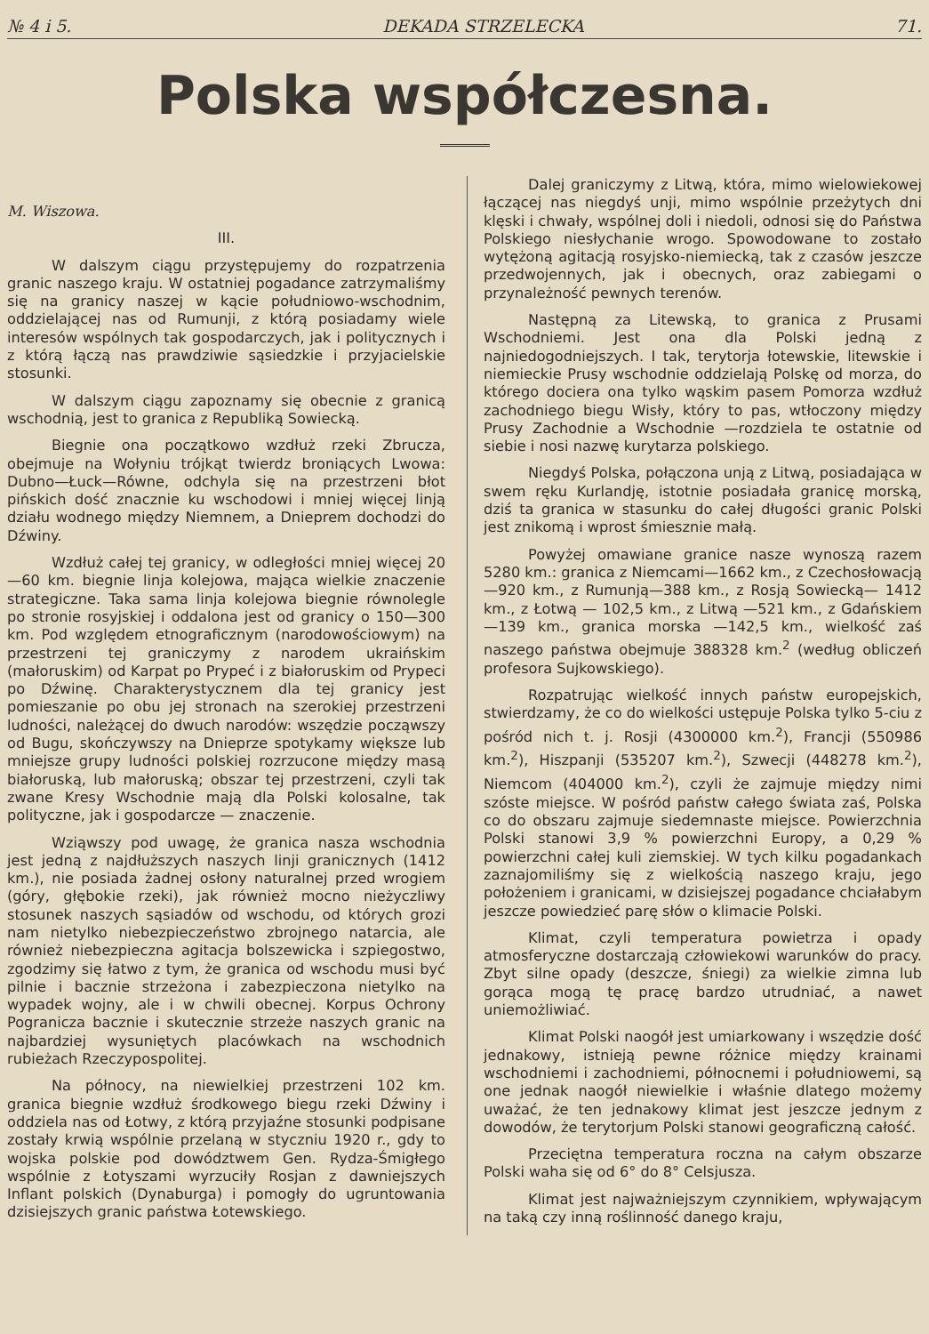№ 4 i 5. DEKADA STRZELECKA 71.
Polska współczesna.
M. Wiszowa.
III.
W dalszym ciągu przystępujemy do rozpatrzenia granic naszego kraju. W ostatniej pogadance zatrzymaliśmy się na granicy naszej w kącie południowo-wschodnim, oddzielającej nas od Rumunji, z którą posiadamy wiele interesów wspólnych tak gospodarczych, jak i politycznych i z którą łączą nas prawdziwie sąsiedzkie i przyjacielskie stosunki.
W dalszym ciągu zapoznamy się obecnie z granicą wschodnią, jest to granica z Republiką Sowiecką.
Biegnie ona początkowo wzdłuż rzeki Zbrucza, obejmuje na Wołyniu trójkąt twierdz broniących Lwowa: Dubno—Łuck—Równe, odchyla się na przestrzeni błot pińskich dość znacznie ku wschodowi i mniej więcej linją działu wodnego między Niemnem, a Dnieprem dochodzi do Dźwiny.
Wzdłuż całej tej granicy, w odległości mniej więcej 20—60 km. biegnie linja kolejowa, mająca wielkie znaczenie strategiczne. Taka sama linja kolejowa biegnie równolegle po stronie rosyjskiej i oddalona jest od granicy o 150—300 km. Pod względem etnograficznym (narodowościowym) na przestrzeni tej graniczymy z narodem ukraińskim (małoruskim) od Karpat po Prypeć i z białoruskim od Prypeci po Dźwinę. Charakterystycznem dla tej granicy jest pomieszanie po obu jej stronach na szerokiej przestrzeni ludności, należącej do dwuch narodów: wszędzie począwszy od Bugu, skończywszy na Dnieprze spotykamy większe lub mniejsze grupy ludności polskiej rozrzucone między masą białoruską, lub małoruską; obszar tej przestrzeni, czyli tak zwane Kresy Wschodnie mają dla Polski kolosalne, tak polityczne, jak i gospodarcze — znaczenie.
Wziąwszy pod uwagę, że granica nasza wschodnia jest jedną z najdłuższych naszych linji granicznych (1412 km.), nie posiada żadnej osłony naturalnej przed wrogiem (góry, głębokie rzeki), jak również mocno nieżyczliwy stosunek naszych sąsiadów od wschodu, od których grozi nam nietylko niebezpieczeństwo zbrojnego natarcia, ale również niebezpieczna agitacja bolszewicka i szpiegostwo, zgodzimy się łatwo z tym, że granica od wschodu musi być pilnie i bacznie strzeżona i zabezpieczona nietylko na wypadek wojny, ale i w chwili obecnej. Korpus Ochrony Pogranicza bacznie i skutecznie strzeże naszych granic na najbardziej wysuniętych placówkach na wschodnich rubieżach Rzeczypospolitej.
Na północy, na niewielkiej przestrzeni 102 km. granica biegnie wzdłuż środkowego biegu rzeki Dźwiny i oddziela nas od Łotwy, z którą przyjaźne stosunki podpisane zostały krwią wspólnie przelaną w styczniu 1920 r., gdy to wojska polskie pod dowództwem Gen. Rydza-Śmigłego wspólnie z Łotyszami wyrzuciły Rosjan z dawniejszych Inflant polskich (Dynaburga) i pomogły do ugruntowania dzisiejszych granic państwa Łotewskiego.
Dalej graniczymy z Litwą, która, mimo wielowiekowej łączącej nas niegdyś unji, mimo wspólnie przeżytych dni klęski i chwały, wspólnej doli i niedoli, odnosi się do Państwa Polskiego niesłychanie wrogo. Spowodowane to zostało wytężoną agitacją rosyjsko-niemiecką, tak z czasów jeszcze przedwojennych, jak i obecnych, oraz zabiegami o przynależność pewnych terenów.
Następną za Litewską, to granica z Prusami Wschodniemi. Jest ona dla Polski jedną z najniedogodniejszych. I tak, terytorja łotewskie, litewskie i niemieckie Prusy wschodnie oddzielają Polskę od morza, do którego dociera ona tylko wąskim pasem Pomorza wzdłuż zachodniego biegu Wisły, który to pas, wtłoczony między Prusy Zachodnie a Wschodnie —rozdziela te ostatnie od siebie i nosi nazwę kurytarza polskiego.
Niegdyś Polska, połączona unją z Litwą, posiadająca w swem ręku Kurlandję, istotnie posiadała granicę morską, dziś ta granica w stasunku do całej długości granic Polski jest znikomą i wprost śmiesznie małą.
Powyżej omawiane granice nasze wynoszą razem 5280 km.: granica z Niemcami—1662 km., z Czechosłowacją—920 km., z Rumunją—388 km., z Rosją Sowiecką— 1412 km., z Łotwą — 102,5 km., z Litwą —521 km., z Gdańskiem—139 km., granica morska —142,5 km., wielkość zaś naszego państwa obejmuje 388328 km.<sup>2</sup> (według obliczeń profesora Sujkowskiego).
Rozpatrując wielkość innych państw europejskich, stwierdzamy, że co do wielkości ustępuje Polska tylko 5-ciu z pośród nich t. j. Rosji (4300000 km.<sup>2</sup>), Francji (550986 km.<sup>2</sup>), Hiszpanji (535207 km.<sup>2</sup>), Szwecji (448278 km.<sup>2</sup>), Niemcom (404000 km.<sup>2</sup>), czyli że zajmuje między nimi szóste miejsce. W pośród państw całego świata zaś, Polska co do obszaru zajmuje siedemnaste miejsce. Powierzchnia Polski stanowi 3,9 % powierzchni Europy, a 0,29 % powierzchni całej kuli ziemskiej. W tych kilku pogadankach zaznajomiliśmy się z wielkością naszego kraju, jego położeniem i granicami, w dzisiejszej pogadance chciałabym jeszcze powiedzieć parę słów o klimacie Polski.
Klimat, czyli temperatura powietrza i opady atmosferyczne dostarczają człowiekowi warunków do pracy. Zbyt silne opady (deszcze, śniegi) za wielkie zimna lub gorąca mogą tę pracę bardzo utrudniać, a nawet uniemożliwiać.
Klimat Polski naogół jest umiarkowany i wszędzie dość jednakowy, istnieją pewne różnice między krainami wschodniemi i zachodniemi, północnemi i południowemi, są one jednak naogół niewielkie i właśnie dlatego możemy uważać, że ten jednakowy klimat jest jeszcze jednym z dowodów, że terytorjum Polski stanowi geograficzną całość.
Przeciętna temperatura roczna na całym obszarze Polski waha się od 6° do 8° Celsjusza.
Klimat jest najważniejszym czynnikiem, wpływającym na taką czy inną roślinność danego kraju,